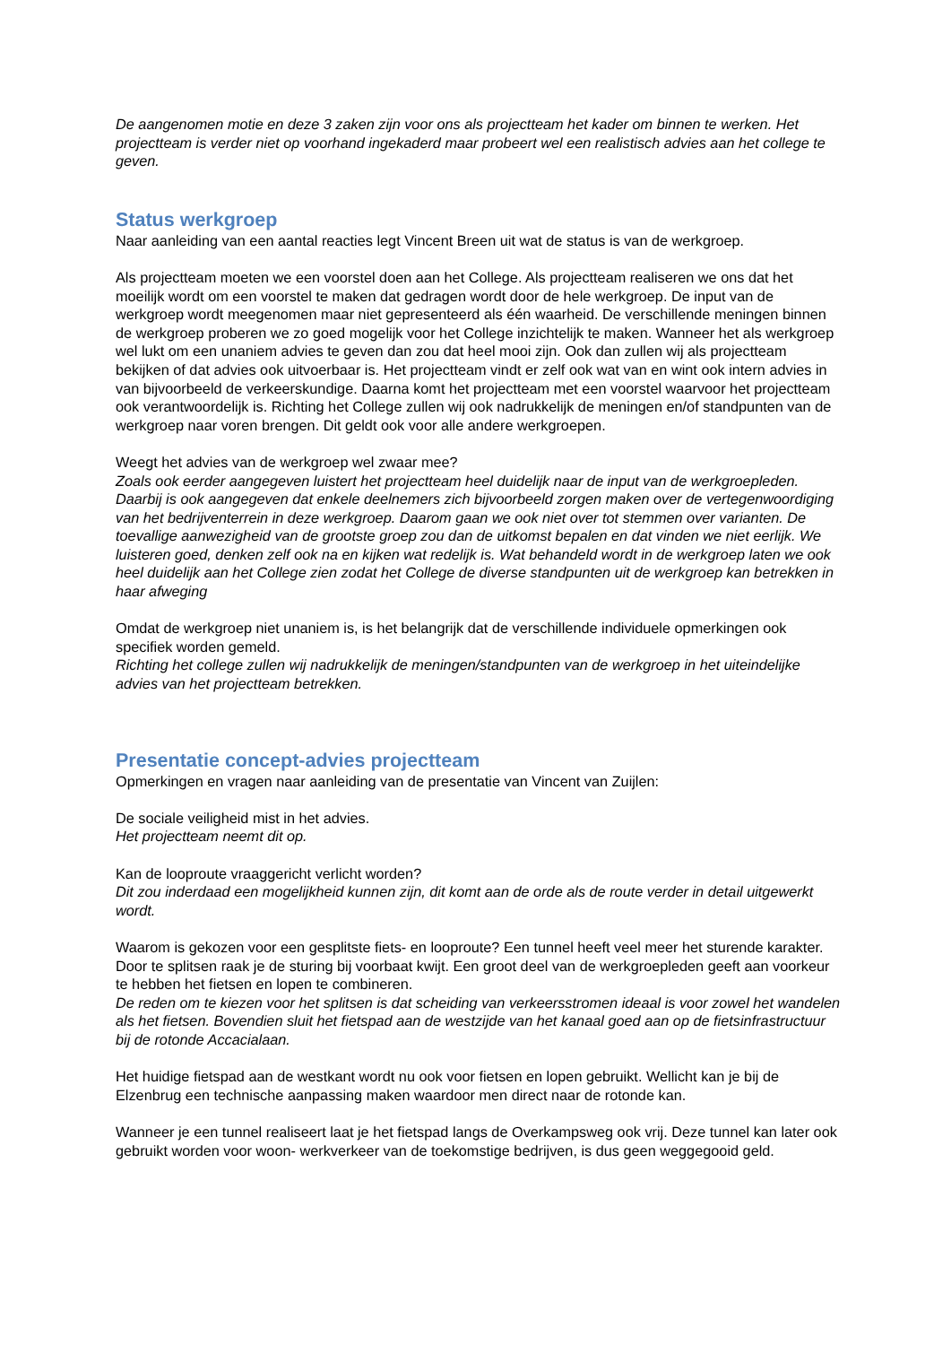De aangenomen motie en deze 3 zaken zijn voor ons als projectteam het kader om binnen te werken. Het projectteam is verder niet op voorhand ingekaderd maar probeert wel een realistisch advies aan het college te geven.
Status werkgroep
Naar aanleiding van een aantal reacties legt Vincent Breen uit wat de status is van de werkgroep.
Als projectteam moeten we een voorstel doen aan het College. Als projectteam realiseren we ons dat het moeilijk wordt om een voorstel te maken dat gedragen wordt door de hele werkgroep. De input van de werkgroep wordt meegenomen maar niet gepresenteerd als één waarheid. De verschillende meningen binnen de werkgroep proberen we zo goed mogelijk voor het College inzichtelijk te maken. Wanneer het als werkgroep wel lukt om een unaniem advies te geven dan zou dat heel mooi zijn. Ook dan zullen wij als projectteam bekijken of dat advies ook uitvoerbaar is. Het projectteam vindt er zelf ook wat van en wint ook intern advies in van bijvoorbeeld de verkeerskundige. Daarna komt het projectteam met een voorstel waarvoor het projectteam ook verantwoordelijk is. Richting het College zullen wij ook nadrukkelijk de meningen en/of standpunten van de werkgroep naar voren brengen. Dit geldt ook voor alle andere werkgroepen.
Weegt het advies van de werkgroep wel zwaar mee?
Zoals ook eerder aangegeven luistert het projectteam heel duidelijk naar de input van de werkgroepleden. Daarbij is ook aangegeven dat enkele deelnemers zich bijvoorbeeld zorgen maken over de vertegenwoordiging van het bedrijventerrein in deze werkgroep. Daarom gaan we ook niet over tot stemmen over varianten. De toevallige aanwezigheid van de grootste groep zou dan de uitkomst bepalen en dat vinden we niet eerlijk. We luisteren goed, denken zelf ook na en kijken wat redelijk is. Wat behandeld wordt in de werkgroep laten we ook heel duidelijk aan het College zien zodat het College de diverse standpunten uit de werkgroep kan betrekken in haar afweging
Omdat de werkgroep niet unaniem is, is het belangrijk dat de verschillende individuele opmerkingen ook specifiek worden gemeld.
Richting het college zullen wij nadrukkelijk de meningen/standpunten van de werkgroep in het uiteindelijke advies van het projectteam betrekken.
Presentatie concept-advies projectteam
Opmerkingen en vragen naar aanleiding van de presentatie van Vincent van Zuijlen:
De sociale veiligheid mist in het advies.
Het projectteam neemt dit op.
Kan de looproute vraaggericht verlicht worden?
Dit zou inderdaad een mogelijkheid kunnen zijn, dit komt aan de orde als de route verder in detail uitgewerkt wordt.
Waarom is gekozen voor een gesplitste fiets- en looproute? Een tunnel heeft veel meer het sturende karakter. Door te splitsen raak je de sturing bij voorbaat kwijt. Een groot deel van de werkgroepleden geeft aan voorkeur te hebben het fietsen en lopen te combineren.
De reden om te kiezen voor het splitsen is dat scheiding van verkeersstromen ideaal is voor zowel het wandelen als het fietsen. Bovendien sluit het fietspad aan de westzijde van het kanaal goed aan op de fietsinfrastructuur bij de rotonde Accacialaan.
Het huidige fietspad aan de westkant wordt nu ook voor fietsen en lopen gebruikt. Wellicht kan je bij de Elzenbrug een technische aanpassing maken waardoor men direct naar de rotonde kan.
Wanneer je een tunnel realiseert laat je het fietspad langs de Overkampsweg ook vrij. Deze tunnel kan later ook gebruikt worden voor woon- werkverkeer van de toekomstige bedrijven, is dus geen weggegooid geld.